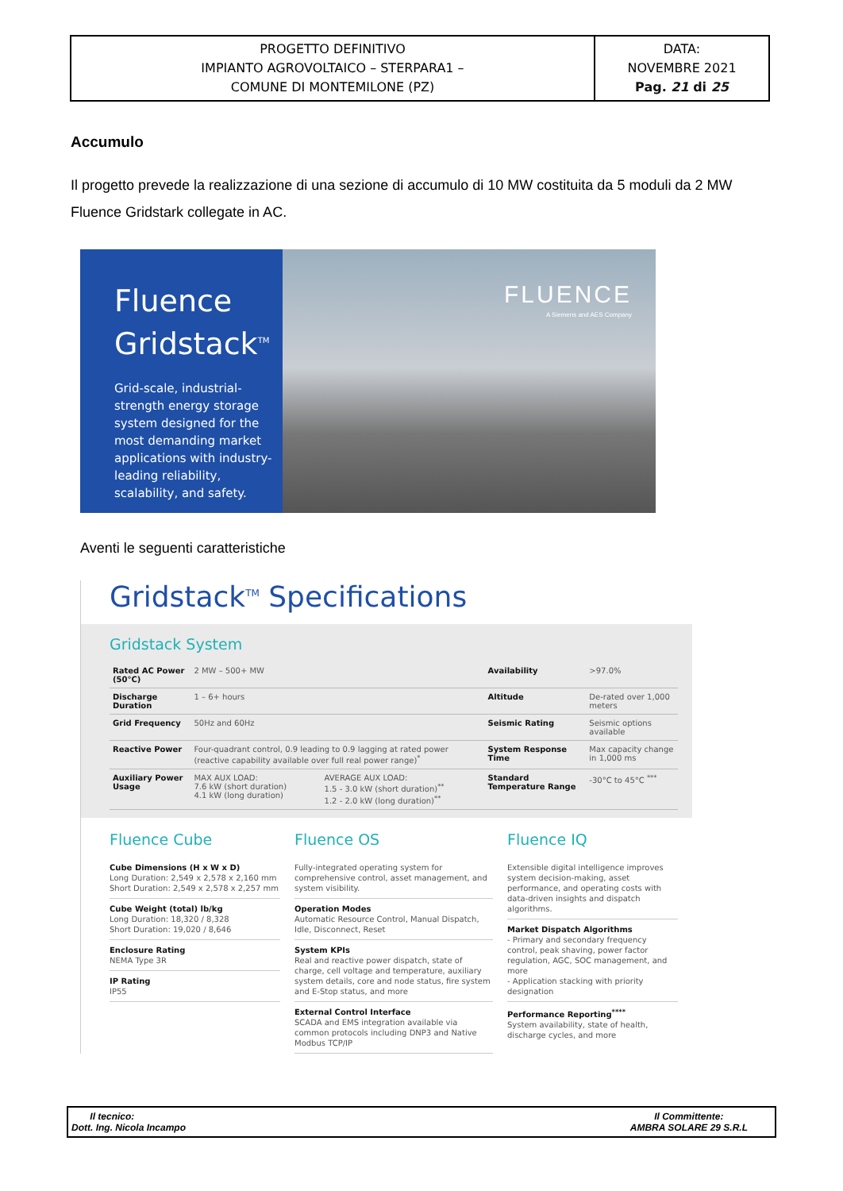| PROGETTO DEFINITIVO IMPIANTO AGROVOLTAICO – STERPARA1 – COMUNE DI MONTEMILONE (PZ) | DATA: NOVEMBRE 2021 Pag. 21 di 25 |
Accumulo
Il progetto prevede la realizzazione di una sezione di accumulo di 10 MW costituita da 5 moduli da 2 MW Fluence Gridstark collegate in AC.
Fluence
Gridstack<sup>TM</sup>
Grid-scale, industrial-strength energy storage system designed for the most demanding market applications with industry-leading reliability, scalability, and safety.
FLUENCE
A Siemens and AES Company
Aventi le seguenti caratteristiche
Gridstack<sup>TM</sup> Specifications
Gridstack System
| Rated AC Power (50°C) | 2 MW – 500+ MW | | Availability | >97.0% |
| Discharge Duration | 1 – 6+ hours | | Altitude | De-rated over 1,000 meters |
| Grid Frequency | 50Hz and 60Hz | | Seismic Rating | Seismic options available |
| Reactive Power | Four-quadrant control, 0.9 leading to 0.9 lagging at rated power (reactive capability available over full real power range)<sup>*</sup> | | System Response Time | Max capacity change in 1,000 ms |
| Auxiliary Power Usage | MAX AUX LOAD: 7.6 kW (short duration) 4.1 kW (long duration) | AVERAGE AUX LOAD: 1.5 - 3.0 kW (short duration)<sup>**</sup> 1.2 - 2.0 kW (long duration)<sup>**</sup> | Standard Temperature Range | -30°C to 45°C <sup>***</sup> |
Fluence Cube
Cube Dimensions (H x W x D)
Long Duration: 2,549 x 2,578 x 2,160 mm
Short Duration: 2,549 x 2,578 x 2,257 mm
Cube Weight (total) lb/kg
Long Duration: 18,320 / 8,328
Short Duration: 19,020 / 8,646
Enclosure Rating
NEMA Type 3R
IP Rating
IP55
Fluence OS
Fully-integrated operating system for comprehensive control, asset management, and system visibility.
Operation Modes
Automatic Resource Control, Manual Dispatch, Idle, Disconnect, Reset
System KPIs
Real and reactive power dispatch, state of charge, cell voltage and temperature, auxiliary system details, core and node status, fire system and E-Stop status, and more
External Control Interface
SCADA and EMS integration available via common protocols including DNP3 and Native Modbus TCP/IP
Fluence IQ
Extensible digital intelligence improves system decision-making, asset performance, and operating costs with data-driven insights and dispatch algorithms.
Market Dispatch Algorithms
- Primary and secondary frequency control, peak shaving, power factor regulation, AGC, SOC management, and more
- Application stacking with priority designation
Performance Reporting<sup>****</sup>
System availability, state of health, discharge cycles, and more
Il tecnico:
Dott. Ing. Nicola Incampo
Il Committente:
AMBRA SOLARE 29 S.R.L